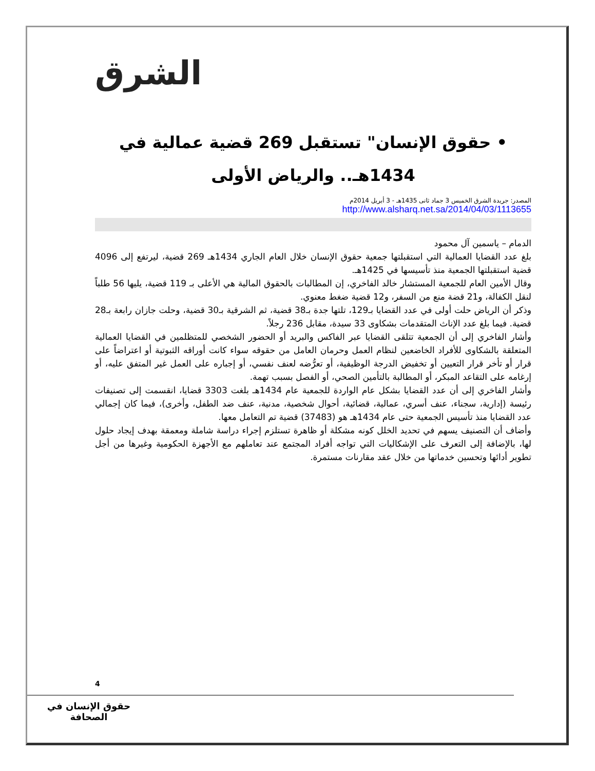الشرق
• حقوق الإنسان" تستقبل 269 قضية عمالية في 1434هـ.. والرياض الأولى
المصدر: جريدة الشرق الخميس 3 جماد ثانى 1435هـ - 3 أبريل 2014م
http://www.alsharq.net.sa/2014/04/03/1113655
الدمام – ياسمين آل محمود
بلغ عدد القضايا العمالية التي استقبلتها جمعية حقوق الإنسان خلال العام الجاري 1434هـ 269 قضية، ليرتفع إلى 4096 قضية استقبلتها الجمعية منذ تأسيسها في 1425هـ.
وقال الأمين العام للجمعية المستشار خالد الفاخري، إن المطالبات بالحقوق المالية هي الأعلى بـ 119 قضية، يليها 56 طلباً لنقل الكفالة، و21 قضة منع من السفر، و12 قضية ضغط معنوي.
وذكر أن الرياض حلت أولى في عدد القضايا بـ129، تلتها جدة بـ38 قضية، ثم الشرقية بـ30 قضية، وحلت جازان رابعة بـ28 قضية. فيما بلغ عدد الإناث المتقدمات بشكاوى 33 سيدة، مقابل 236 رجلاً.
وأشار الفاخري إلى أن الجمعية تتلقى القضايا عبر الفاكس والبريد أو الحضور الشخصي للمتظلمين في القضايا العمالية المتعلقة بالشكاوى للأفراد الخاضعين لنظام العمل وحرمان العامل من حقوقه سواء كانت أوراقه الثبوتية أو اعتراضاً على قرار أو تأخر قرار التعيين أو تخفيض الدرجة الوظيفية، أو تعرُّضه لعنف نفسي، أو إجباره على العمل غير المتفق عليه، أو إرغامه على التقاعد المبكر، أو المطالبة بالتأمين الصحي، أو الفصل بسبب تهمة.
وأشار الفاخري إلى أن عدد القضايا بشكل عام الواردة للجمعية عام 1434هـ بلغت 3303 قضايا، انقسمت إلى تصنيفات رئيسة (إدارية، سجناء، عنف أسري، عمالية، قضائية، أحوال شخصية، مدنية، عنف ضد الطفل، وأخرى)، فيما كان إجمالي عدد القضايا منذ تأسيس الجمعية حتى عام 1434هـ هو (37483) قضية تم التعامل معها.
وأضاف أن التصنيف يسهم في تحديد الخلل كونه مشكلة أو ظاهرة تستلزم إجراء دراسة شاملة ومعمقة بهدف إيجاد حلول لها، بالإضافة إلى التعرف على الإشكاليات التي تواجه أفراد المجتمع عند تعاملهم مع الأجهزة الحكومية وغيرها من أجل تطوير أدائها وتحسين خدماتها من خلال عقد مقارنات مستمرة.
4
حقوق الإنسان في الصحافة